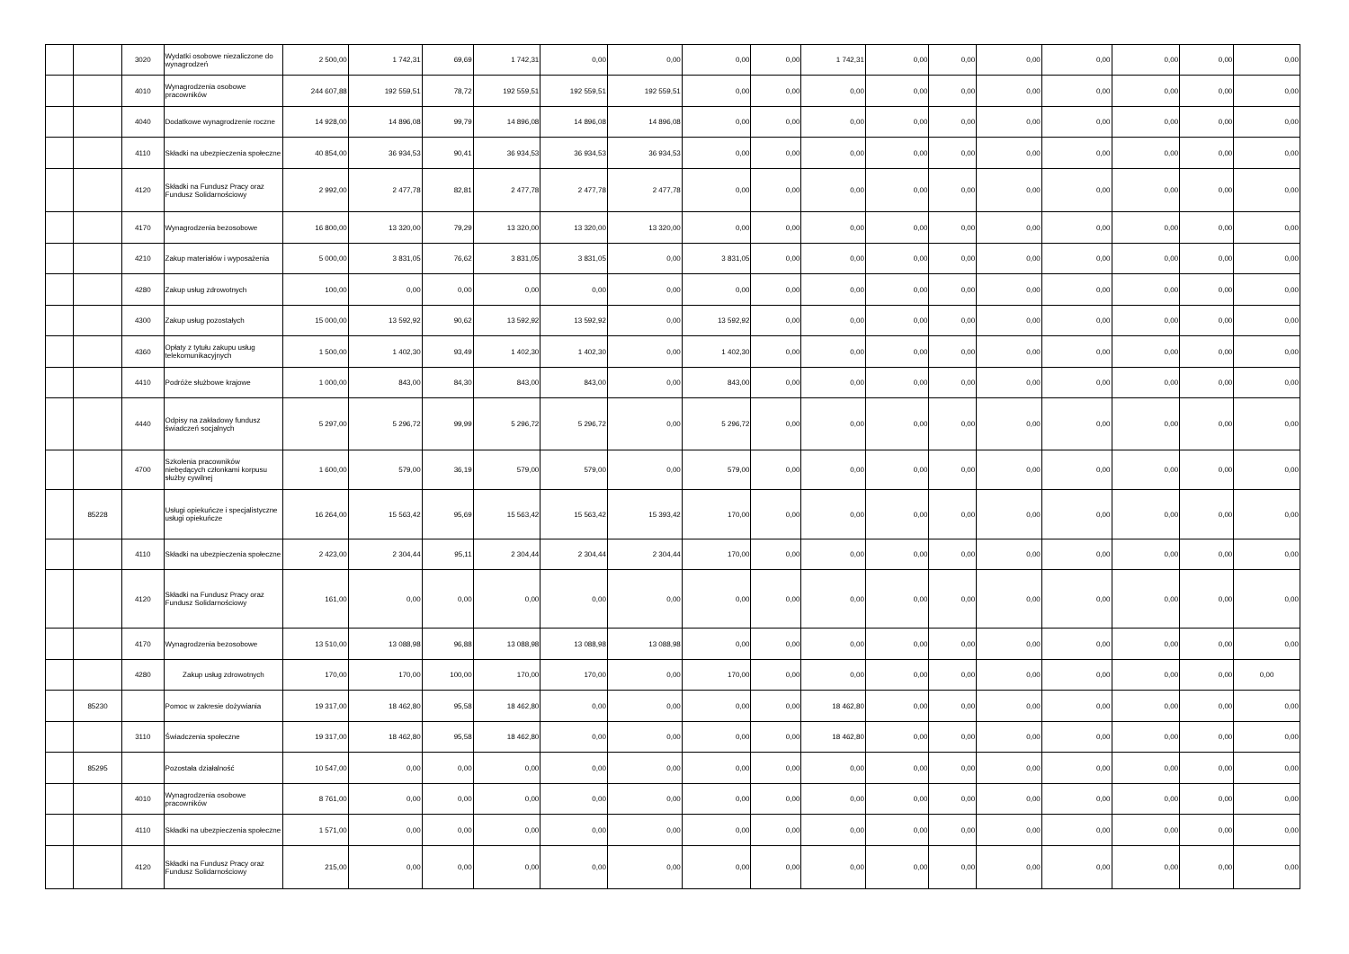| | | 3020 | Wydatki osobowe niezaliczone do wynagrodzeń | 2 500,00 | 1 742,31 | 69,69 | 1 742,31 | 0,00 | 0,00 | 0,00 | 0,00 | 1 742,31 | 0,00 | 0,00 | 0,00 | 0,00 | 0,00 | 0,00 | 0,00 |
| | | 4010 | Wynagrodzenia osobowe pracowników | 244 607,88 | 192 559,51 | 78,72 | 192 559,51 | 192 559,51 | 192 559,51 | 0,00 | 0,00 | 0,00 | 0,00 | 0,00 | 0,00 | 0,00 | 0,00 | 0,00 | 0,00 |
| | | 4040 | Dodatkowe wynagrodzenie roczne | 14 928,00 | 14 896,08 | 99,79 | 14 896,08 | 14 896,08 | 14 896,08 | 0,00 | 0,00 | 0,00 | 0,00 | 0,00 | 0,00 | 0,00 | 0,00 | 0,00 | 0,00 |
| | | 4110 | Składki na ubezpieczenia społeczne | 40 854,00 | 36 934,53 | 90,41 | 36 934,53 | 36 934,53 | 36 934,53 | 0,00 | 0,00 | 0,00 | 0,00 | 0,00 | 0,00 | 0,00 | 0,00 | 0,00 | 0,00 |
| | | 4120 | Składki na Fundusz Pracy oraz Fundusz Solidarnościowy | 2 992,00 | 2 477,78 | 82,81 | 2 477,78 | 2 477,78 | 2 477,78 | 0,00 | 0,00 | 0,00 | 0,00 | 0,00 | 0,00 | 0,00 | 0,00 | 0,00 | 0,00 |
| | | 4170 | Wynagrodzenia bezosobowe | 16 800,00 | 13 320,00 | 79,29 | 13 320,00 | 13 320,00 | 13 320,00 | 0,00 | 0,00 | 0,00 | 0,00 | 0,00 | 0,00 | 0,00 | 0,00 | 0,00 | 0,00 |
| | | 4210 | Zakup materiałów i wyposażenia | 5 000,00 | 3 831,05 | 76,62 | 3 831,05 | 3 831,05 | 0,00 | 3 831,05 | 0,00 | 0,00 | 0,00 | 0,00 | 0,00 | 0,00 | 0,00 | 0,00 | 0,00 |
| | | 4280 | Zakup usług zdrowotnych | 100,00 | 0,00 | 0,00 | 0,00 | 0,00 | 0,00 | 0,00 | 0,00 | 0,00 | 0,00 | 0,00 | 0,00 | 0,00 | 0,00 | 0,00 | 0,00 |
| | | 4300 | Zakup usług pozostałych | 15 000,00 | 13 592,92 | 90,62 | 13 592,92 | 13 592,92 | 0,00 | 13 592,92 | 0,00 | 0,00 | 0,00 | 0,00 | 0,00 | 0,00 | 0,00 | 0,00 | 0,00 |
| | | 4360 | Opłaty z tytułu zakupu usług telekomunikacyjnych | 1 500,00 | 1 402,30 | 93,49 | 1 402,30 | 1 402,30 | 0,00 | 1 402,30 | 0,00 | 0,00 | 0,00 | 0,00 | 0,00 | 0,00 | 0,00 | 0,00 | 0,00 |
| | | 4410 | Podróże służbowe krajowe | 1 000,00 | 843,00 | 84,30 | 843,00 | 843,00 | 0,00 | 843,00 | 0,00 | 0,00 | 0,00 | 0,00 | 0,00 | 0,00 | 0,00 | 0,00 | 0,00 |
| | | 4440 | Odpisy na zakładowy fundusz świadczeń socjalnych | 5 297,00 | 5 296,72 | 99,99 | 5 296,72 | 5 296,72 | 0,00 | 5 296,72 | 0,00 | 0,00 | 0,00 | 0,00 | 0,00 | 0,00 | 0,00 | 0,00 | 0,00 |
| | | 4700 | Szkolenia pracowników niebędących członkami korpusu służby cywilnej | 1 600,00 | 579,00 | 36,19 | 579,00 | 579,00 | 0,00 | 579,00 | 0,00 | 0,00 | 0,00 | 0,00 | 0,00 | 0,00 | 0,00 | 0,00 | 0,00 |
| | 85228 | | Usługi opiekuńcze i specjalistyczne usługi opiekuńcze | 16 264,00 | 15 563,42 | 95,69 | 15 563,42 | 15 563,42 | 15 393,42 | 170,00 | 0,00 | 0,00 | 0,00 | 0,00 | 0,00 | 0,00 | 0,00 | 0,00 | 0,00 |
| | | 4110 | Składki na ubezpieczenia społeczne | 2 423,00 | 2 304,44 | 95,11 | 2 304,44 | 2 304,44 | 2 304,44 | 170,00 | 0,00 | 0,00 | 0,00 | 0,00 | 0,00 | 0,00 | 0,00 | 0,00 | 0,00 |
| | | 4120 | Składki na Fundusz Pracy oraz Fundusz Solidarnościowy | 161,00 | 0,00 | 0,00 | 0,00 | 0,00 | 0,00 | 0,00 | 0,00 | 0,00 | 0,00 | 0,00 | 0,00 | 0,00 | 0,00 | 0,00 | 0,00 |
| | | 4170 | Wynagrodzenia bezosobowe | 13 510,00 | 13 088,98 | 96,88 | 13 088,98 | 13 088,98 | 13 088,98 | 0,00 | 0,00 | 0,00 | 0,00 | 0,00 | 0,00 | 0,00 | 0,00 | 0,00 | 0,00 |
| | | 4280 | Zakup usług zdrowotnych | 170,00 | 170,00 | 100,00 | 170,00 | 170,00 | 0,00 | 170,00 | 0,00 | 0,00 | 0,00 | 0,00 | 0,00 | 0,00 | 0,00 | 0,00 | 0,00 |
| | 85230 | | Pomoc w zakresie dożywiania | 19 317,00 | 18 462,80 | 95,58 | 18 462,80 | 0,00 | 0,00 | 0,00 | 0,00 | 18 462,80 | 0,00 | 0,00 | 0,00 | 0,00 | 0,00 | 0,00 | 0,00 |
| | | 3110 | Świadczenia społeczne | 19 317,00 | 18 462,80 | 95,58 | 18 462,80 | 0,00 | 0,00 | 0,00 | 0,00 | 18 462,80 | 0,00 | 0,00 | 0,00 | 0,00 | 0,00 | 0,00 | 0,00 |
| | 85295 | | Pozostała działalność | 10 547,00 | 0,00 | 0,00 | 0,00 | 0,00 | 0,00 | 0,00 | 0,00 | 0,00 | 0,00 | 0,00 | 0,00 | 0,00 | 0,00 | 0,00 | 0,00 |
| | | 4010 | Wynagrodzenia osobowe pracowników | 8 761,00 | 0,00 | 0,00 | 0,00 | 0,00 | 0,00 | 0,00 | 0,00 | 0,00 | 0,00 | 0,00 | 0,00 | 0,00 | 0,00 | 0,00 | 0,00 |
| | | 4110 | Składki na ubezpieczenia społeczne | 1 571,00 | 0,00 | 0,00 | 0,00 | 0,00 | 0,00 | 0,00 | 0,00 | 0,00 | 0,00 | 0,00 | 0,00 | 0,00 | 0,00 | 0,00 | 0,00 |
| | | 4120 | Składki na Fundusz Pracy oraz Fundusz Solidarnościowy | 215,00 | 0,00 | 0,00 | 0,00 | 0,00 | 0,00 | 0,00 | 0,00 | 0,00 | 0,00 | 0,00 | 0,00 | 0,00 | 0,00 | 0,00 | 0,00 |